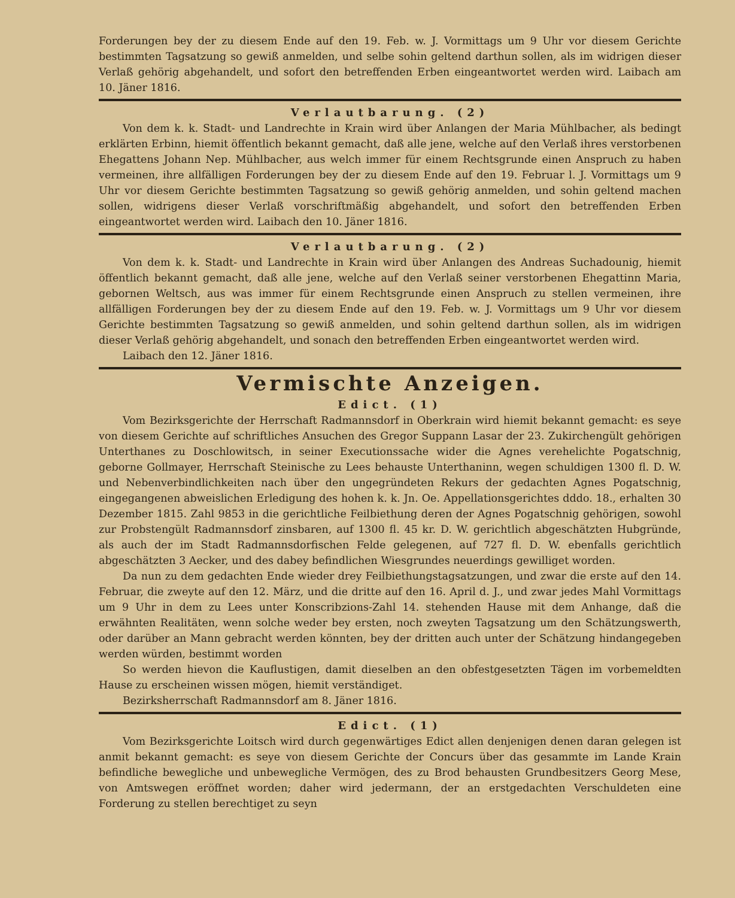Forderungen bey der zu diesem Ende auf den 19. Feb. w. J. Vormittags um 9 Uhr vor diesem Gerichte bestimmten Tagsatzung so gewiß anmelden, und selbe sohin geltend darthun sollen, als im widrigen dieser Verlaß gehörig abgehandelt, und sofort den betreffenden Erben eingeantwortet werden wird. Laibach am 10. Jäner 1816.
Verlautbarung. (2)
Von dem k. k. Stadt- und Landrechte in Krain wird über Anlangen der Maria Mühlbacher, als bedingt erklärten Erbinn, hiemit öffentlich bekannt gemacht, daß alle jene, welche auf den Verlaß ihres verstorbenen Ehegattens Johann Nep. Mühlbacher, aus welch immer für einem Rechtsgrunde einen Anspruch zu haben vermeinen, ihre allfälligen Forderungen bey der zu diesem Ende auf den 19. Februar l. J. Vormittags um 9 Uhr vor diesem Gerichte bestimmten Tagsatzung so gewiß gehörig anmelden, und sohin geltend machen sollen, widrigens dieser Verlaß vorschriftmäßig abgehandelt, und sofort den betreffenden Erben eingeantwortet werden wird. Laibach den 10. Jäner 1816.
Verlautbarung. (2)
Von dem k. k. Stadt- und Landrechte in Krain wird über Anlangen des Andreas Suchadounig, hiemit öffentlich bekannt gemacht, daß alle jene, welche auf den Verlaß seiner verstorbenen Ehegattinn Maria, gebornen Weltsch, aus was immer für einem Rechtsgrunde einen Anspruch zu stellen vermeinen, ihre allfälligen Forderungen bey der zu diesem Ende auf den 19. Feb. w. J. Vormittags um 9 Uhr vor diesem Gerichte bestimmten Tagsatzung so gewiß anmelden, und sohin geltend darthun sollen, als im widrigen dieser Verlaß gehörig abgehandelt, und sonach den betreffenden Erben eingeantwortet werden wird.
Laibach den 12. Jäner 1816.
Vermischte Anzeigen.
Edict. (1)
Vom Bezirksgerichte der Herrschaft Radmannsdorf in Oberkrain wird hiemit bekannt gemacht: es seye von diesem Gerichte auf schriftliches Ansuchen des Gregor Suppann Lasar der 23. Zukirchengült gehörigen Unterthanes zu Doschlowitsch, in seiner Executionssache wider die Agnes verehelichte Pogatschnig, geborne Gollmayer, Herrschaft Steinische zu Lees behauste Unterthaninn, wegen schuldigen 1300 fl. D. W. und Nebenverbindlichkeiten nach über den ungegründeten Rekurs der gedachten Agnes Pogatschnig, eingegangenen abweislichen Erledigung des hohen k. k. Jn. Oe. Appellationsgerichtes dddo. 18., erhalten 30 Dezember 1815. Zahl 9853 in die gerichtliche Feilbiethung deren der Agnes Pogatschnig gehörigen, sowohl zur Probstengült Radmannsdorf zinsbaren, auf 1300 fl. 45 kr. D. W. gerichtlich abgeschätzten Hubgründe, als auch der im Stadt Radmannsdorfischen Felde gelegenen, auf 727 fl. D. W. ebenfalls gerichtlich abgeschätzten 3 Aecker, und des dabey befindlichen Wiesgrundes neuerdings gewilliget worden.
Da nun zu dem gedachten Ende wieder drey Feilbiethungstagsatzungen, und zwar die erste auf den 14. Februar, die zweyte auf den 12. März, und die dritte auf den 16. April d. J., und zwar jedes Mahl Vormittags um 9 Uhr in dem zu Lees unter Konscribzions-Zahl 14. stehenden Hause mit dem Anhange, daß die erwähnten Realitäten, wenn solche weder bey ersten, noch zweyten Tagsatzung um den Schätzungswerth, oder darüber an Mann gebracht werden könnten, bey der dritten auch unter der Schätzung hindangegeben werden würden, bestimmt worden
So werden hievon die Kauflustigen, damit dieselben an den obfestgesetzten Tägen im vorbemeldten Hause zu erscheinen wissen mögen, hiemit verständiget.
Bezirksherrschaft Radmannsdorf am 8. Jäner 1816.
Edict. (1)
Vom Bezirksgerichte Loitsch wird durch gegenwärtiges Edict allen denjenigen denen daran gelegen ist anmit bekannt gemacht: es seye von diesem Gerichte der Concurs über das gesammte im Lande Krain befindliche bewegliche und unbewegliche Vermögen, des zu Brod behausten Grundbesitzers Georg Mese, von Amtswegen eröffnet worden; daher wird jedermann, der an erstgedachten Verschuldeten eine Forderung zu stellen berechtiget zu seyn